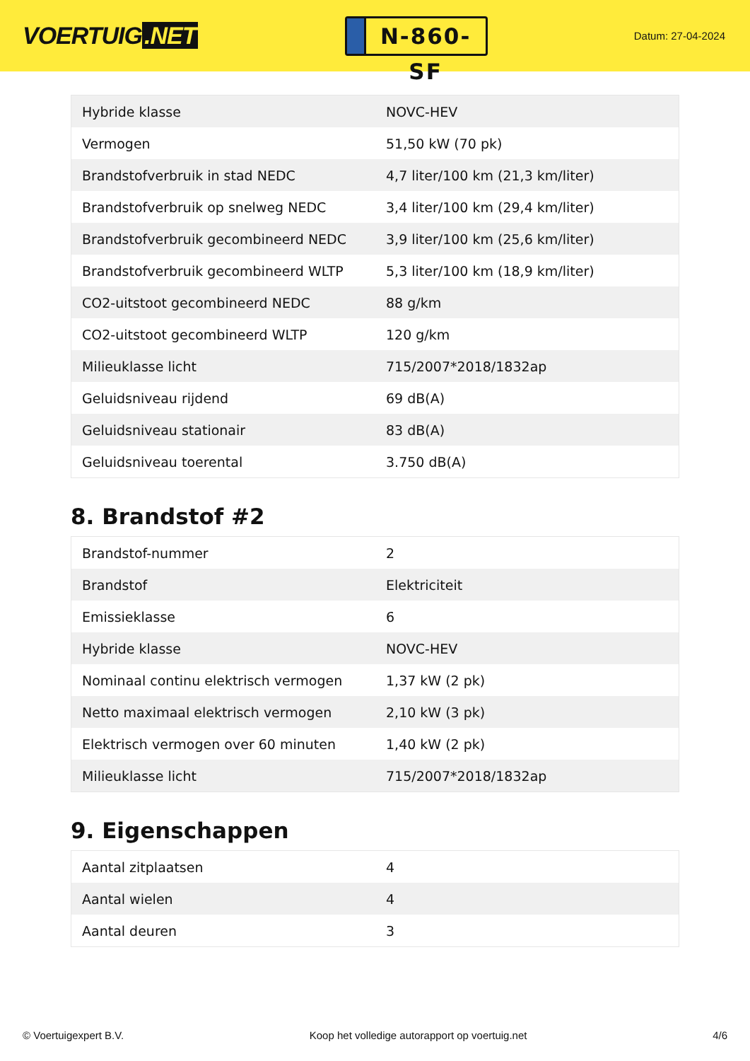VOERTUIG.NET
N-860-SF
Datum: 27-04-2024
| Hybride klasse | NOVC-HEV |
| Vermogen | 51,50 kW (70 pk) |
| Brandstofverbruik in stad NEDC | 4,7 liter/100 km (21,3 km/liter) |
| Brandstofverbruik op snelweg NEDC | 3,4 liter/100 km (29,4 km/liter) |
| Brandstofverbruik gecombineerd NEDC | 3,9 liter/100 km (25,6 km/liter) |
| Brandstofverbruik gecombineerd WLTP | 5,3 liter/100 km (18,9 km/liter) |
| CO2-uitstoot gecombineerd NEDC | 88 g/km |
| CO2-uitstoot gecombineerd WLTP | 120 g/km |
| Milieuklasse licht | 715/2007*2018/1832ap |
| Geluidsniveau rijdend | 69 dB(A) |
| Geluidsniveau stationair | 83 dB(A) |
| Geluidsniveau toerental | 3.750 dB(A) |
8. Brandstof #2
| Brandstof-nummer | 2 |
| Brandstof | Elektriciteit |
| Emissieklasse | 6 |
| Hybride klasse | NOVC-HEV |
| Nominaal continu elektrisch vermogen | 1,37 kW (2 pk) |
| Netto maximaal elektrisch vermogen | 2,10 kW (3 pk) |
| Elektrisch vermogen over 60 minuten | 1,40 kW (2 pk) |
| Milieuklasse licht | 715/2007*2018/1832ap |
9. Eigenschappen
| Aantal zitplaatsen | 4 |
| Aantal wielen | 4 |
| Aantal deuren | 3 |
© Voertuigexpert B.V. Koop het volledige autorapport op voertuig.net 4/6